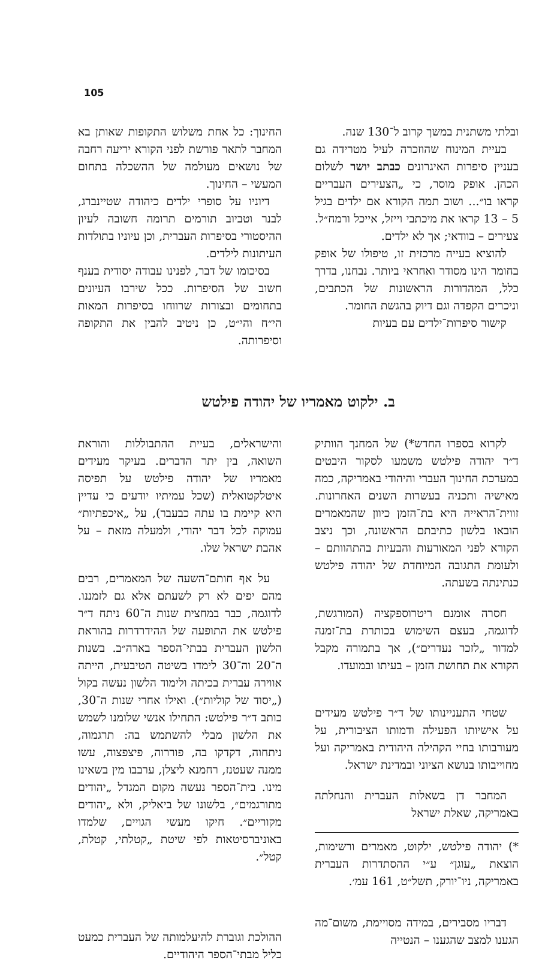105
ובלתי משתנית במשך קרוב ל־130 שנה.
בעיית המינוח שהוזכרה לעיל מטרידה גם בעניין סיפרות האיגרונים כבתב יושר לשלום הכהן. אופק מוסר, כי „הצעירים העבריים קראו בו״... ושוב תמה הקורא אם ילדים בגיל 5 – 13 קראו את מיכתבי וייזל, אייכל ורמח״ל. צעירים – בוודאי; אך לא ילדים.
להוציא בעייה מרכזית זו, טיפולו של אופק בחומר הינו מסודר ואחראי ביותר. נבחנו, בדרך כלל, המהדורות הראשונות של הכתבים, וניכרים הקפדה וגם דיוק בהגשת החומר.
קישור סיפרות־ילדים עם בעיות
החינוך: כל אחת משלוש התקופות שאותן בא המחבר לתאר פורשת לפני הקורא יריעה רחבה של נושאים מעולמה של ההשכלה בתחום המעשי – החינוך.
דיוניו על סופרי ילדים כיהודה שטיינברג, לבנר וטביוב תורמים תרומה חשובה לעיון ההיסטורי בסיפרות העברית, וכן עיוניו בתולדות העיתונות לילדים.
בסיכומו של דבר, לפנינו עבודה יסודית בענף חשוב של הסיפרות. ככל שירבו העיונים בתחומים ובצורות שרווחו בסיפרות המאות הי״ח והי״ט, כן ניטיב להבין את התקופה וסיפרותה.
ב. ילקוט מאמריו של יהודה פילטש
לקרוא בספרו החדש*) של המחנך הוותיק ד״ר יהודה פילטש משמעו לסקור היבטים במערכת החינוך העברי והיהודי באמריקה, כמה מאישיה ותכניה בעשרות השנים האחרונות. זווית־הראייה היא בת־הזמן כיוון שהמאמרים הובאו בלשון כתיבתם הראשונה, וכך ניצב הקורא לפני המאורעות והבעיות בהתהוותם – ולעומת התגובה המיוחדת של יהודה פילטש כנתינתה בשעתה.
חסרה אומנם ריטרוספקציה (המורגשת, לדוגמה, בעצם השימוש בכותרת בת־זמנה למדור „לזכר נעדרים״), אך בתמורה מקבל הקורא את תחושת הזמן – בעיתו ובמועדו.
שטחי התעניינותו של ד״ר פילטש מעידים על אישיותו הפעילה ודמותו הציבורית, על מעורבותו בחיי הקהילה היהודית באמריקה ועל מחוייבותו בנושא הציוני ובמדינת ישראל.
המחבר דן בשאלות העברית והנחלתה באמריקה, שאלת ישראל
*) יהודה פילטש, ילקוט, מאמרים ורשימות, הוצאת „עוגן״ ע״י ההסתדרות העברית באמריקה, ניו־יורק, תשל״ט, 161 עמ׳.
דבריו מסבירים, במידה מסויימת, משום־מה הגענו למצב שהגענו – הנטייה
והישראלים, בעיית ההתבוללות והוראת השואה, בין יתר הדברים. בעיקר מעידים מאמריו של יהודה פילטש על תפיסה איטלקטואלית (שכל עמיתיו יודעים כי עדיין היא קיימת בו עתה כבעבר), על „איכפתיות״ עמוקה לכל דבר יהודי, ולמעלה מזאת – על אהבת ישראל שלו.
על אף חותם־השעה של המאמרים, רבים מהם יפים לא רק לשעתם אלא גם לזמננו. לדוגמה, כבר במחצית שנות ה־60 ניתח ד״ר פילטש את התופעה של ההידרדרות בהוראת הלשון העברית בבתי־הספר בארה״ב. בשנות ה־20 וה־30 לימדו בשיטה הטיבעית, הייתה אווירה עברית בכיתה ולימוד הלשון נעשה בקול („יסוד של קוליות״). ואילו אחרי שנות ה־30, כותב ד״ר פילטש: התחילו אנשי שלומנו לשמש את הלשון מבלי להשתמש בה: תרגמוה, ניתחוה, דקדקו בה, פוררוה, פיצפצוה, עשו ממנה שעטנז, רחמנא ליצלן, ערבבו מין בשאינו מינו. בית־הספר נעשה מקום המגדל „יהודים מתורגמים״, בלשונו של ביאליק, ולא „יהודים מקוריים״. חיקו מעשי הגויים, שלמדו באוניברסיטאות לפי שיטת „קטלתי, קטלת, קטל״.
ההולכת וגוברת להיעלמותה של העברית כמעט כליל מבתי־הספר היהודיים.